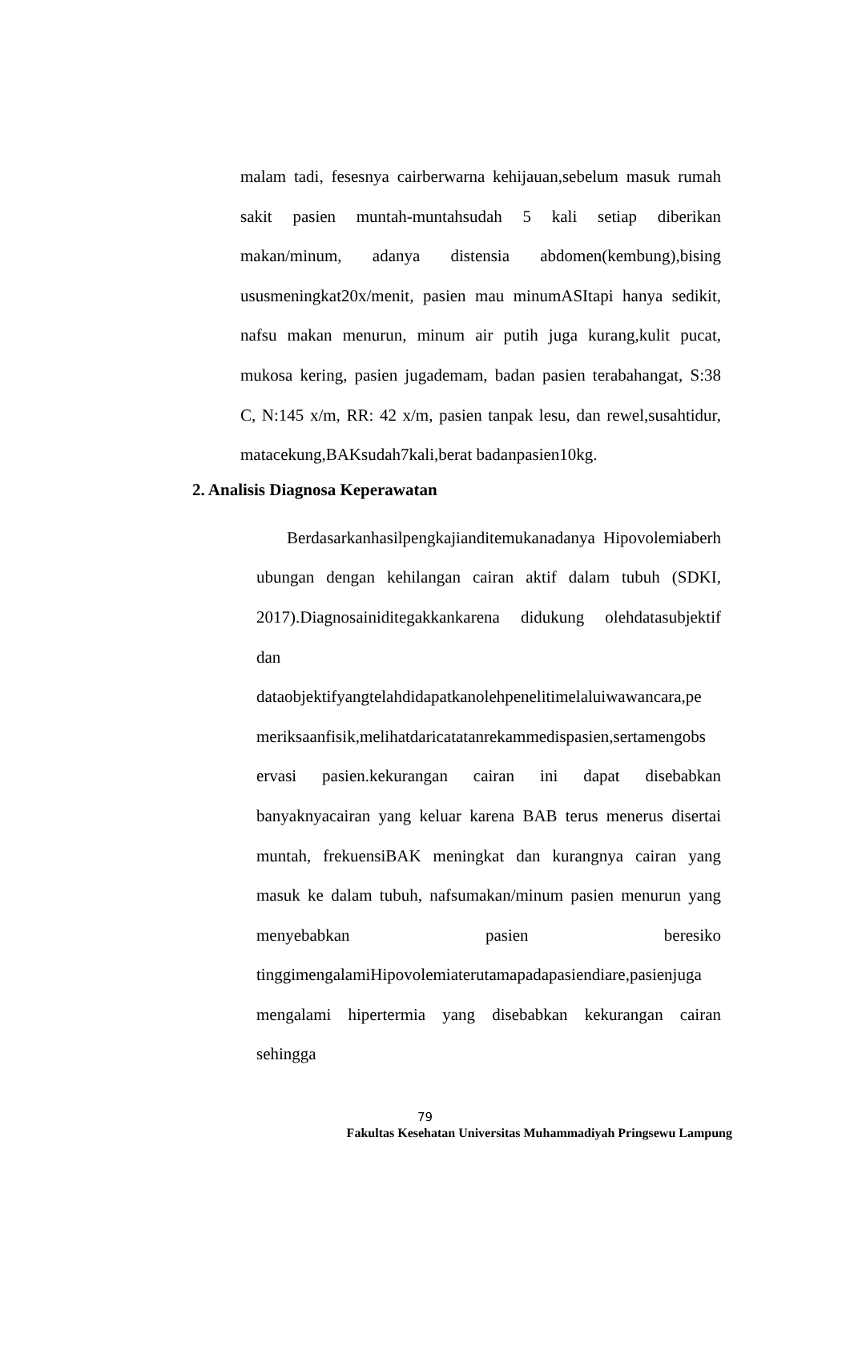malam tadi, fesesnya cairberwarna kehijauan,sebelum masuk rumah
sakit pasien muntah-muntahsudah 5 kali setiap diberikan
makan/minum, adanya distensia abdomen(kembung),bising
ususmeningkat20x/menit, pasien mau minumASItapi hanya sedikit,
nafsu makan menurun, minum air putih juga kurang,kulit pucat,
mukosa kering, pasien jugademam, badan pasien terabahangat, S:38
C, N:145 x/m, RR: 42 x/m, pasien tanpak lesu, dan rewel,susahtidur,
matacekung,BAKsudah7kali,berat badanpasien10kg.
2. Analisis Diagnosa Keperawatan
Berdasarkanhasilpengkajianditemukanadanya Hipovolemiaberh
ubungan dengan kehilangan cairan aktif dalam tubuh (SDKI,
2017).Diagnosainiditegakkankarena didukung olehdatasubjektif
dan
dataobjektifyangtelahdidapatkanolehpenelitimelaluiwawancara,pe
meriksaanfisik,melihatdaricatatanrekammedispasien,sertamengobs
ervasi pasien.kekurangan cairan ini dapat disebabkan
banyaknyacairan yang keluar karena BAB terus menerus disertai
muntah, frekuensiBAK meningkat dan kurangnya cairan yang
masuk ke dalam tubuh, nafsumakan/minum pasien menurun yang
menyebabkan pasien beresiko
tinggimengalamiHipovolemiaterutamapadapasiendiare,pasienjuga
mengalami hipertermia yang disebabkan kekurangan cairan
sehingga
79
Fakultas Kesehatan Universitas Muhammadiyah Pringsewu Lampung